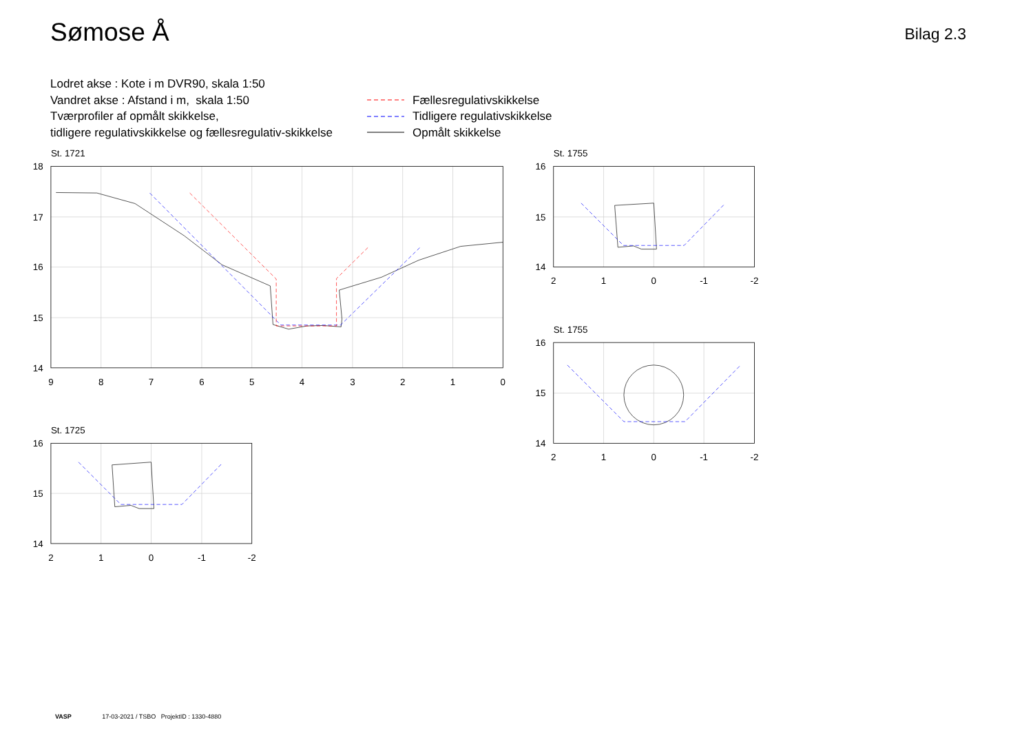Sømose Å
Bilag 2.3
Lodret akse : Kote i m DVR90, skala 1:50
Vandret akse : Afstand i m, skala 1:50
Tværprofiler af opmålt skikkelse,
tidligere regulativskikkelse og fællesregulativ-skikkelse
Fællesregulativskikkelse
Tidligere regulativskikkelse
Opmålt skikkelse
St. 1721
18
17
16
15
14
9
8
7
6
5
4
3
2
1
0
St. 1755
16
15
14
2
1
0
-1
-2
St. 1755
16
15
14
2
1
0
-1
-2
St. 1725
16
15
14
2
1
0
-1
-2
VASP 17-03-2021 / TSBO ProjektID : 1330-4880